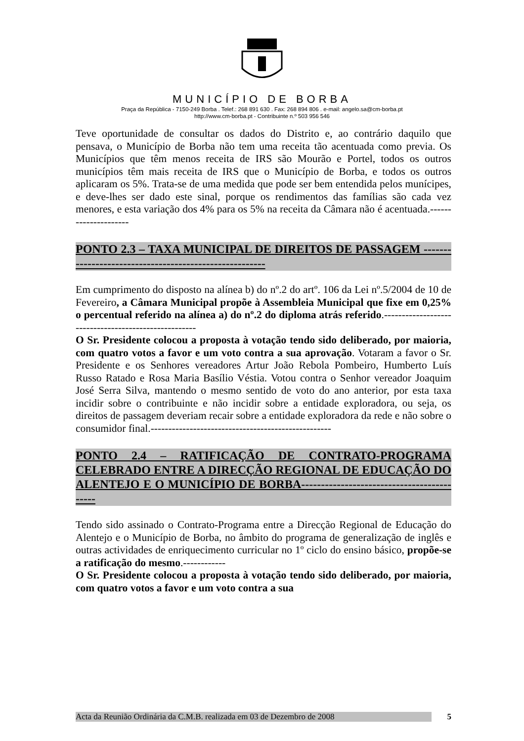MUNICÍPIO DE BORBA
Praça da República - 7150-249 Borba . Telef.: 268 891 630 . Fax: 268 894 806 . e-mail: angelo.sa@cm-borba.pt
http://www.cm-borba.pt - Contribuinte n.º 503 956 546
Teve oportunidade de consultar os dados do Distrito e, ao contrário daquilo que pensava, o Município de Borba não tem uma receita tão acentuada como previa. Os Municípios que têm menos receita de IRS são Mourão e Portel, todos os outros municípios têm mais receita de IRS que o Município de Borba, e todos os outros aplicaram os 5%. Trata-se de uma medida que pode ser bem entendida pelos munícipes, e deve-lhes ser dado este sinal, porque os rendimentos das famílias são cada vez menores, e esta variação dos 4% para os 5% na receita da Câmara não é acentuada.---------------------
PONTO 2.3 – TAXA MUNICIPAL DE DIREITOS DE PASSAGEM -------------------------------------------------------
Em cumprimento do disposto na alínea b) do nº.2 do artº. 106 da Lei nº.5/2004 de 10 de Fevereiro, a Câmara Municipal propõe à Assembleia Municipal que fixe em 0,25% o percentual referido na alínea a) do nº.2 do diploma atrás referido.-----------------------------------------------------
O Sr. Presidente colocou a proposta à votação tendo sido deliberado, por maioria, com quatro votos a favor e um voto contra a sua aprovação. Votaram a favor o Sr. Presidente e os Senhores vereadores Artur João Rebola Pombeiro, Humberto Luís Russo Ratado e Rosa Maria Basílio Véstia. Votou contra o Senhor vereador Joaquim José Serra Silva, mantendo o mesmo sentido de voto do ano anterior, por esta taxa incidir sobre o contribuinte e não incidir sobre a entidade exploradora, ou seja, os direitos de passagem deveriam recair sobre a entidade exploradora da rede e não sobre o consumidor final.---------------------------------------------------
PONTO 2.4 – RATIFICAÇÃO DE CONTRATO-PROGRAMA CELEBRADO ENTRE A DIRECÇÃO REGIONAL DE EDUCAÇÃO DO ALENTEJO E O MUNICÍPIO DE BORBA-------------------------------------------
Tendo sido assinado o Contrato-Programa entre a Direcção Regional de Educação do Alentejo e o Município de Borba, no âmbito do programa de generalização de inglês e outras actividades de enriquecimento curricular no 1º ciclo do ensino básico, propõe-se a ratificação do mesmo.------------
O Sr. Presidente colocou a proposta à votação tendo sido deliberado, por maioria, com quatro votos a favor e um voto contra a sua
Acta da Reunião Ordinária da C.M.B. realizada em 03 de Dezembro de 2008 5